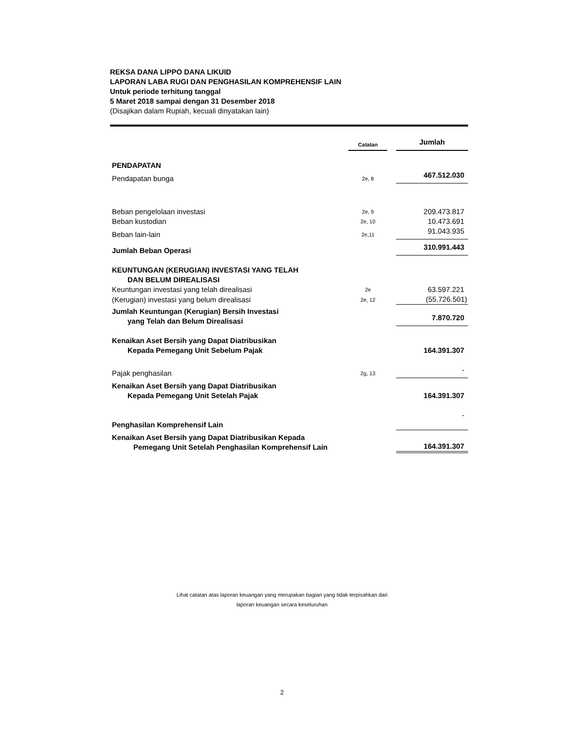REKSA DANA LIPPO DANA LIKUID
LAPORAN LABA RUGI DAN PENGHASILAN KOMPREHENSIF LAIN
Untuk periode terhitung tanggal
5 Maret 2018 sampai dengan 31 Desember 2018
(Disajikan dalam Rupiah, kecuali dinyatakan lain)
| | Catatan | | Jumlah |
| PENDAPATAN | | | |
| Pendapatan bunga | 2e, 8 | | 467.512.030 |
| Beban pengelolaan investasi | 2e, 9 | | 209.473.817 |
| Beban kustodian | 2e, 10 | | 10.473.691 |
| Beban lain-lain | 2e,11 | | 91.043.935 |
| Jumlah Beban Operasi | | | 310.991.443 |
| KEUNTUNGAN (KERUGIAN) INVESTASI YANG TELAH DAN BELUM DIREALISASI | | | |
| Keuntungan investasi yang telah direalisasi | 2e | | 63.597.221 |
| (Kerugian) investasi yang belum direalisasi | 2e, 12 | | (55.726.501) |
| Jumlah Keuntungan (Kerugian) Bersih Investasi yang Telah dan Belum Direalisasi | | | 7.870.720 |
| Kenaikan Aset Bersih yang Dapat Diatribusikan Kepada Pemegang Unit Sebelum Pajak | | | 164.391.307 |
| Pajak penghasilan | 2g, 13 | | - |
| Kenaikan Aset Bersih yang Dapat Diatribusikan Kepada Pemegang Unit Setelah Pajak | | | 164.391.307 |
| Penghasilan Komprehensif Lain | | | - |
| Kenaikan Aset Bersih yang Dapat Diatribusikan Kepada Pemegang Unit Setelah Penghasilan Komprehensif Lain | | | 164.391.307 |
Lihat catatan atas laporan keuangan yang merupakan bagian yang tidak terpisahkan dari
laporan keuangan secara keseluruhan
2